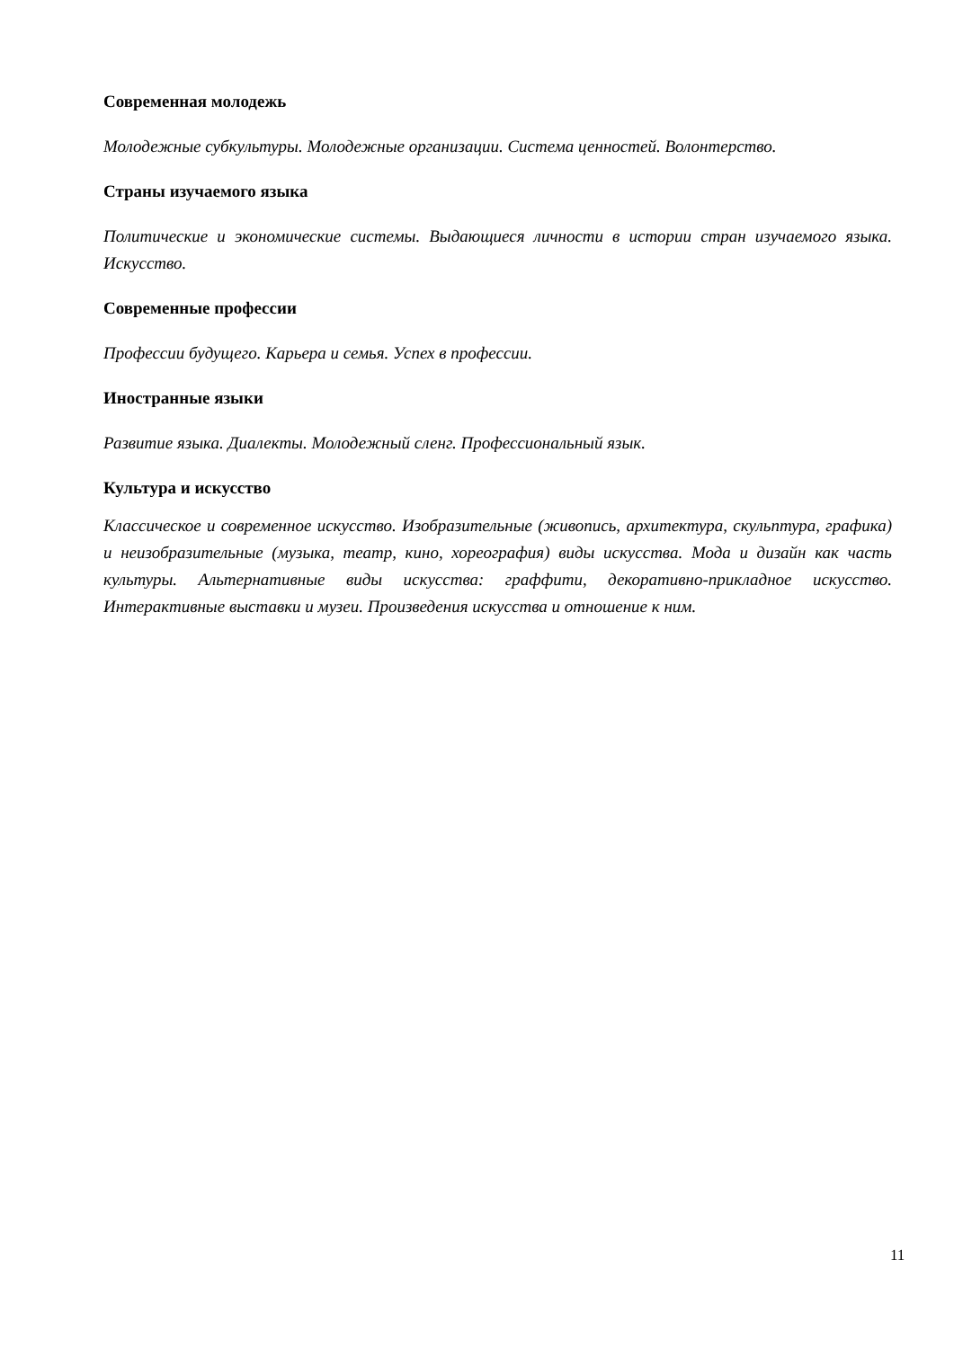Современная молодежь
Молодежные субкультуры. Молодежные организации. Система ценностей. Волонтерство.
Страны изучаемого языка
Политические и экономические системы. Выдающиеся личности в истории стран изучаемого языка. Искусство.
Современные профессии
Профессии будущего. Карьера и семья. Успех в профессии.
Иностранные языки
Развитие языка. Диалекты. Молодежный сленг. Профессиональный язык.
Культура и искусство
Классическое и современное искусство. Изобразительные (живопись, архитектура, скульптура, графика) и неизобразительные (музыка, театр, кино, хореография) виды искусства. Мода и дизайн как часть культуры. Альтернативные виды искусства: граффити, декоративно-прикладное искусство. Интерактивные выставки и музеи. Произведения искусства и отношение к ним.
11